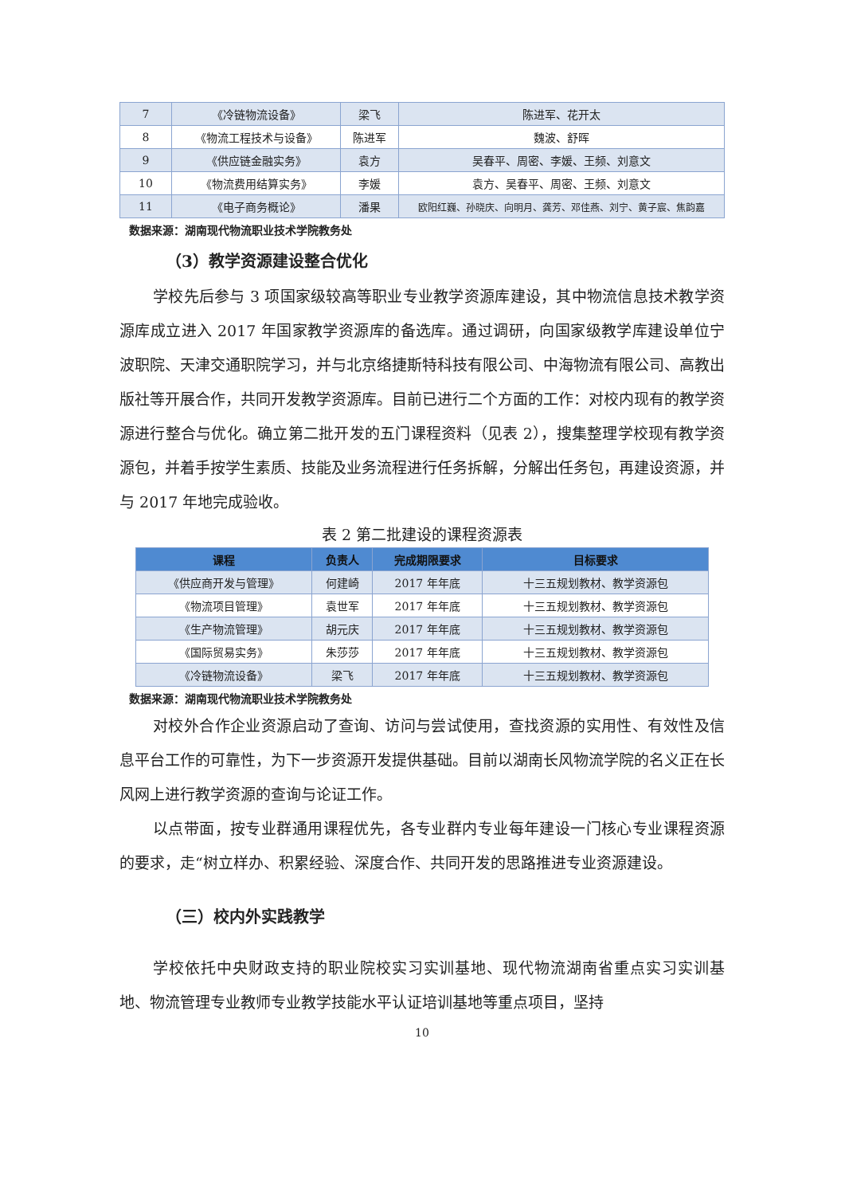| 7 | 《冷链物流设备》 | 梁飞 | 陈进军、花开太 |
| 8 | 《物流工程技术与设备》 | 陈进军 | 魏波、舒晖 |
| 9 | 《供应链金融实务》 | 袁方 | 吴春平、周密、李媛、王频、刘意文 |
| 10 | 《物流费用结算实务》 | 李媛 | 袁方、吴春平、周密、王频、刘意文 |
| 11 | 《电子商务概论》 | 潘果 | 欧阳红巍、孙晓庆、向明月、龚芳、邓佳燕、刘宁、黄子宸、焦韵嘉 |
数据来源：湖南现代物流职业技术学院教务处
（3）教学资源建设整合优化
学校先后参与 3 项国家级较高等职业专业教学资源库建设，其中物流信息技术教学资源库成立进入 2017 年国家教学资源库的备选库。通过调研，向国家级教学库建设单位宁波职院、天津交通职院学习，并与北京络捷斯特科技有限公司、中海物流有限公司、高教出版社等开展合作，共同开发教学资源库。目前已进行二个方面的工作：对校内现有的教学资源进行整合与优化。确立第二批开发的五门课程资料（见表 2），搜集整理学校现有教学资源包，并着手按学生素质、技能及业务流程进行任务拆解，分解出任务包，再建设资源，并与 2017 年地完成验收。
表 2 第二批建设的课程资源表
| 课程 | 负责人 | 完成期限要求 | 目标要求 |
| --- | --- | --- | --- |
| 《供应商开发与管理》 | 何建崎 | 2017 年年底 | 十三五规划教材、教学资源包 |
| 《物流项目管理》 | 袁世军 | 2017 年年底 | 十三五规划教材、教学资源包 |
| 《生产物流管理》 | 胡元庆 | 2017 年年底 | 十三五规划教材、教学资源包 |
| 《国际贸易实务》 | 朱莎莎 | 2017 年年底 | 十三五规划教材、教学资源包 |
| 《冷链物流设备》 | 梁飞 | 2017 年年底 | 十三五规划教材、教学资源包 |
数据来源：湖南现代物流职业技术学院教务处
对校外合作企业资源启动了查询、访问与尝试使用，查找资源的实用性、有效性及信息平台工作的可靠性，为下一步资源开发提供基础。目前以湖南长风物流学院的名义正在长风网上进行教学资源的查询与论证工作。
以点带面，按专业群通用课程优先，各专业群内专业每年建设一门核心专业课程资源的要求，走“树立样办、积累经验、深度合作、共同开发的思路推进专业资源建设。
（三）校内外实践教学
学校依托中央财政支持的职业院校实习实训基地、现代物流湖南省重点实习实训基地、物流管理专业教师专业教学技能水平认证培训基地等重点项目，坚持
10